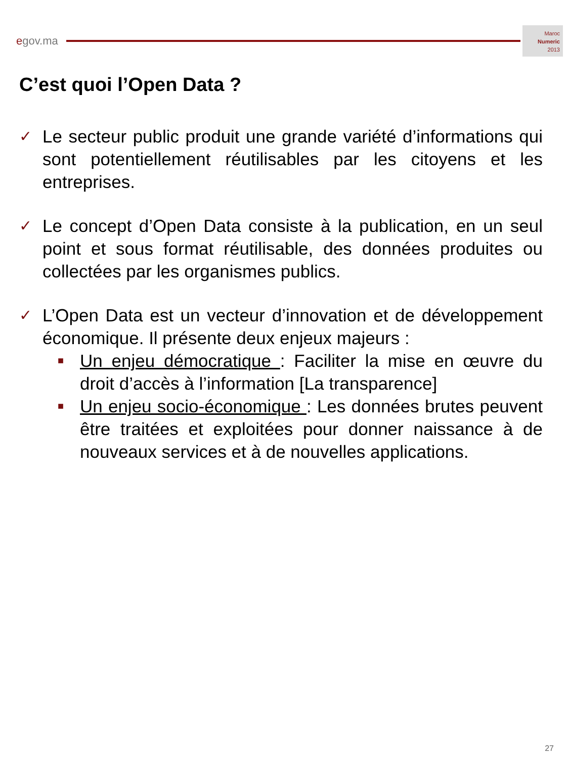e gov.ma
Maroc
Numeric
2013
C’est quoi l’Open Data ?
✓
Le secteur public produit une grande variété d’informations qui sont potentiellement réutilisables par les citoyens et les entreprises.
✓
Le concept d’Open Data consiste à la publication, en un seul point et sous format réutilisable, des données produites ou collectées par les organismes publics.
✓
L’Open Data est un vecteur d’innovation et de développement économique. Il présente deux enjeux majeurs :
■
Un enjeu démocratique : Faciliter la mise en œuvre du droit d’accès à l’information [La transparence]
■
Un enjeu socio-économique : Les données brutes peuvent être traitées et exploitées pour donner naissance à de nouveaux services et à de nouvelles applications.
27